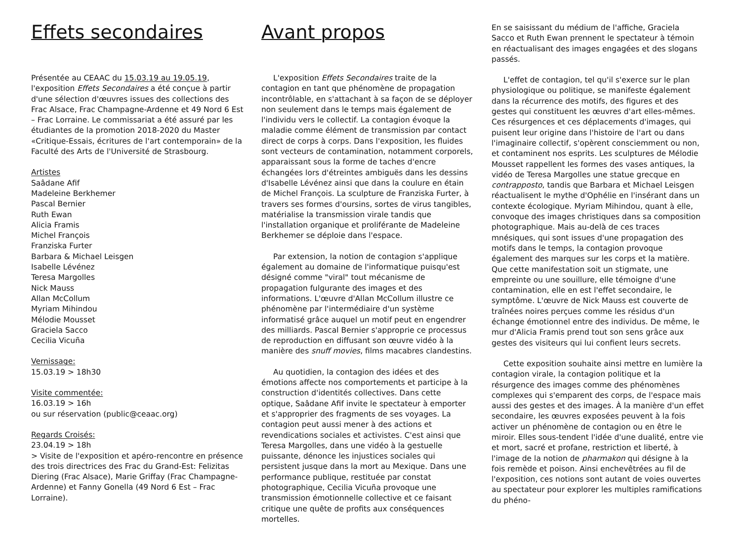Effets secondaires
Présentée au CEAAC du 15.03.19 au 19.05.19, l'exposition Effets Secondaires a été conçue à partir d'une sélection d'œuvres issues des collections des Frac Alsace, Frac Champagne-Ardenne et 49 Nord 6 Est – Frac Lorraine. Le commissariat a été assuré par les étudiantes de la promotion 2018-2020 du Master «Critique-Essais, écritures de l'art contemporain» de la Faculté des Arts de l'Université de Strasbourg.
Artistes
Saâdane Afif
Madeleine Berkhemer
Pascal Bernier
Ruth Ewan
Alicia Framis
Michel François
Franziska Furter
Barbara & Michael Leisgen
Isabelle Lévénez
Teresa Margolles
Nick Mauss
Allan McCollum
Myriam Mihindou
Mélodie Mousset
Graciela Sacco
Cecilia Vicuña
Vernissage:
15.03.19 > 18h30
Visite commentée:
16.03.19 > 16h
ou sur réservation (public@ceaac.org)
Regards Croisés:
23.04.19 > 18h
> Visite de l'exposition et apéro-rencontre en présence des trois directrices des Frac du Grand-Est: Felizitas Diering (Frac Alsace), Marie Griffay (Frac Champagne-Ardenne) et Fanny Gonella (49 Nord 6 Est – Frac Lorraine).
Avant propos
L'exposition Effets Secondaires traite de la contagion en tant que phénomène de propagation incontrôlable, en s'attachant à sa façon de se déployer non seulement dans le temps mais également de l'individu vers le collectif. La contagion évoque la maladie comme élément de transmission par contact direct de corps à corps. Dans l'exposition, les fluides sont vecteurs de contamination, notamment corporels, apparaissant sous la forme de taches d'encre échangées lors d'étreintes ambiguës dans les dessins d'Isabelle Lévénez ainsi que dans la coulure en étain de Michel François. La sculpture de Franziska Furter, à travers ses formes d'oursins, sortes de virus tangibles, matérialise la transmission virale tandis que l'installation organique et proliférante de Madeleine Berkhemer se déploie dans l'espace.
Par extension, la notion de contagion s'applique également au domaine de l'informatique puisqu'est désigné comme "viral" tout mécanisme de propagation fulgurante des images et des informations. L'œuvre d'Allan McCollum illustre ce phénomène par l'intermédiaire d'un système informatisé grâce auquel un motif peut en engendrer des milliards. Pascal Bernier s'approprie ce processus de reproduction en diffusant son œuvre vidéo à la manière des snuff movies, films macabres clandestins.
Au quotidien, la contagion des idées et des émotions affecte nos comportements et participe à la construction d'identités collectives. Dans cette optique, Saâdane Afif invite le spectateur à emporter et s'approprier des fragments de ses voyages. La contagion peut aussi mener à des actions et revendications sociales et activistes. C'est ainsi que Teresa Margolles, dans une vidéo à la gestuelle puissante, dénonce les injustices sociales qui persistent jusque dans la mort au Mexique. Dans une performance publique, restituée par constat photographique, Cecilia Vicuña provoque une transmission émotionnelle collective et ce faisant critique une quête de profits aux conséquences mortelles.
En se saisissant du médium de l'affiche, Graciela Sacco et Ruth Ewan prennent le spectateur à témoin en réactualisant des images engagées et des slogans passés.
L'effet de contagion, tel qu'il s'exerce sur le plan physiologique ou politique, se manifeste également dans la récurrence des motifs, des figures et des gestes qui constituent les œuvres d'art elles-mêmes. Ces résurgences et ces déplacements d'images, qui puisent leur origine dans l'histoire de l'art ou dans l'imaginaire collectif, s'opèrent consciemment ou non, et contaminent nos esprits. Les sculptures de Mélodie Mousset rappellent les formes des vases antiques, la vidéo de Teresa Margolles une statue grecque en contrapposto, tandis que Barbara et Michael Leisgen réactualisent le mythe d'Ophélie en l'insérant dans un contexte écologique. Myriam Mihindou, quant à elle, convoque des images christiques dans sa composition photographique. Mais au-delà de ces traces mnésiques, qui sont issues d'une propagation des motifs dans le temps, la contagion provoque également des marques sur les corps et la matière. Que cette manifestation soit un stigmate, une empreinte ou une souillure, elle témoigne d'une contamination, elle en est l'effet secondaire, le symptôme. L'œuvre de Nick Mauss est couverte de traînées noires perçues comme les résidus d'un échange émotionnel entre des individus. De même, le mur d'Alicia Framis prend tout son sens grâce aux gestes des visiteurs qui lui confient leurs secrets.
Cette exposition souhaite ainsi mettre en lumière la contagion virale, la contagion politique et la résurgence des images comme des phénomènes complexes qui s'emparent des corps, de l'espace mais aussi des gestes et des images. À la manière d'un effet secondaire, les œuvres exposées peuvent à la fois activer un phénomène de contagion ou en être le miroir. Elles sous-tendent l'idée d'une dualité, entre vie et mort, sacré et profane, restriction et liberté, à l'image de la notion de pharmakon qui désigne à la fois remède et poison. Ainsi enchevêtrées au fil de l'exposition, ces notions sont autant de voies ouvertes au spectateur pour explorer les multiples ramifications du phéno-